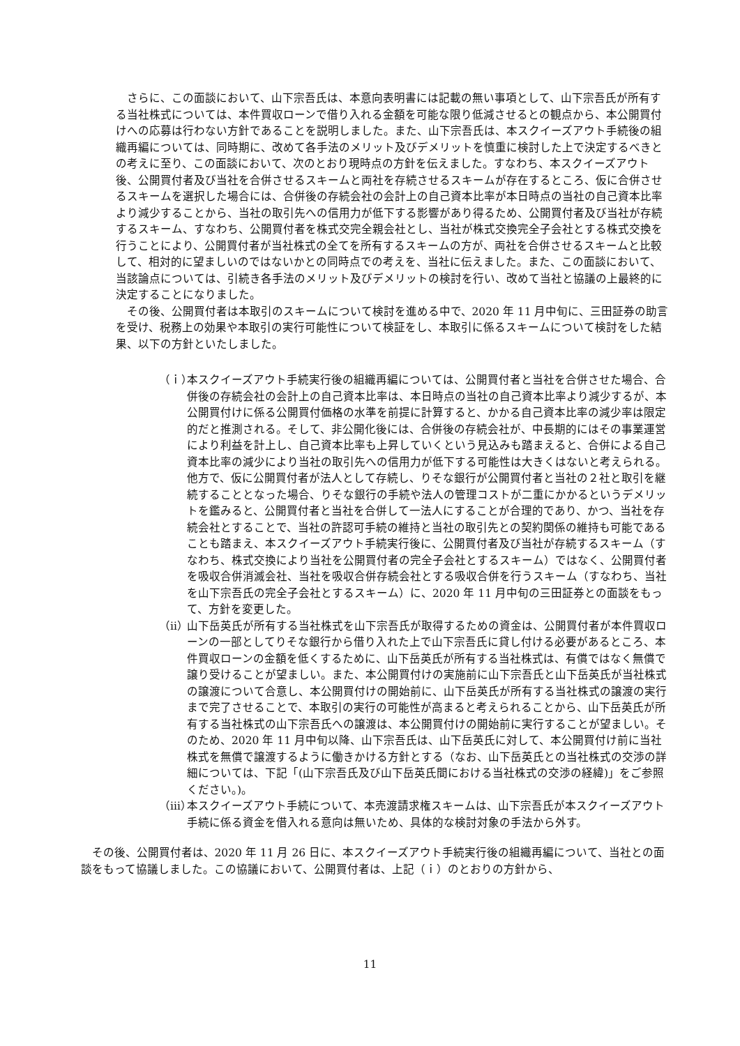さらに、この面談において、山下宗吾氏は、本意向表明書には記載の無い事項として、山下宗吾氏が所有する当社株式については、本件買収ローンで借り入れる金額を可能な限り低減させるとの観点から、本公開買付けへの応募は行わない方針であることを説明しました。また、山下宗吾氏は、本スクイーズアウト手続後の組織再編については、同時期に、改めて各手法のメリット及びデメリットを慎重に検討した上で決定するべきとの考えに至り、この面談において、次のとおり現時点の方針を伝えました。すなわち、本スクイーズアウト後、公開買付者及び当社を合併させるスキームと両社を存続させるスキームが存在するところ、仮に合併させるスキームを選択した場合には、合併後の存続会社の会計上の自己資本比率が本日時点の当社の自己資本比率より減少することから、当社の取引先への信用力が低下する影響があり得るため、公開買付者及び当社が存続するスキーム、すなわち、公開買付者を株式交完全親会社とし、当社が株式交換完全子会社とする株式交換を行うことにより、公開買付者が当社株式の全てを所有するスキームの方が、両社を合併させるスキームと比較して、相対的に望ましいのではないかとの同時点での考えを、当社に伝えました。また、この面談において、当該論点については、引続き各手法のメリット及びデメリットの検討を行い、改めて当社と協議の上最終的に決定することになりました。
その後、公開買付者は本取引のスキームについて検討を進める中で、2020 年 11 月中旬に、三田証券の助言を受け、税務上の効果や本取引の実行可能性について検証をし、本取引に係るスキームについて検討をした結果、以下の方針といたしました。
（ｉ） 本スクイーズアウト手続実行後の組織再編については、公開買付者と当社を合併させた場合、合併後の存続会社の会計上の自己資本比率は、本日時点の当社の自己資本比率より減少するが、本公開買付けに係る公開買付価格の水準を前提に計算すると、かかる自己資本比率の減少率は限定的だと推測される。そして、非公開化後には、合併後の存続会社が、中長期的にはその事業運営により利益を計上し、自己資本比率も上昇していくという見込みも踏まえると、合併による自己資本比率の減少により当社の取引先への信用力が低下する可能性は大きくはないと考えられる。他方で、仮に公開買付者が法人として存続し、りそな銀行が公開買付者と当社の２社と取引を継続することとなった場合、りそな銀行の手続や法人の管理コストが二重にかかるというデメリットを鑑みると、公開買付者と当社を合併して一法人にすることが合理的であり、かつ、当社を存続会社とすることで、当社の許認可手続の維持と当社の取引先との契約関係の維持も可能であることも踏まえ、本スクイーズアウト手続実行後に、公開買付者及び当社が存続するスキーム（すなわち、株式交換により当社を公開買付者の完全子会社とするスキーム）ではなく、公開買付者を吸収合併消滅会社、当社を吸収合併存続会社とする吸収合併を行うスキーム（すなわち、当社を山下宗吾氏の完全子会社とするスキーム）に、2020 年 11 月中旬の三田証券との面談をもって、方針を変更した。
（ⅱ） 山下岳英氏が所有する当社株式を山下宗吾氏が取得するための資金は、公開買付者が本件買収ローンの一部としてりそな銀行から借り入れた上で山下宗吾氏に貸し付ける必要があるところ、本件買収ローンの金額を低くするために、山下岳英氏が所有する当社株式は、有償ではなく無償で譲り受けることが望ましい。また、本公開買付けの実施前に山下宗吾氏と山下岳英氏が当社株式の譲渡について合意し、本公開買付けの開始前に、山下岳英氏が所有する当社株式の譲渡の実行まで完了させることで、本取引の実行の可能性が高まると考えられることから、山下岳英氏が所有する当社株式の山下宗吾氏への譲渡は、本公開買付けの開始前に実行することが望ましい。そのため、2020 年 11 月中旬以降、山下宗吾氏は、山下岳英氏に対して、本公開買付け前に当社株式を無償で譲渡するように働きかける方針とする（なお、山下岳英氏との当社株式の交渉の詳細については、下記「(山下宗吾氏及び山下岳英氏間における当社株式の交渉の経緯)」をご参照ください。)。
（ⅲ） 本スクイーズアウト手続について、本売渡請求権スキームは、山下宗吾氏が本スクイーズアウト手続に係る資金を借入れる意向は無いため、具体的な検討対象の手法から外す。
その後、公開買付者は、2020 年 11 月 26 日に、本スクイーズアウト手続実行後の組織再編について、当社との面談をもって協議しました。この協議において、公開買付者は、上記（ｉ）のとおりの方針から、
11